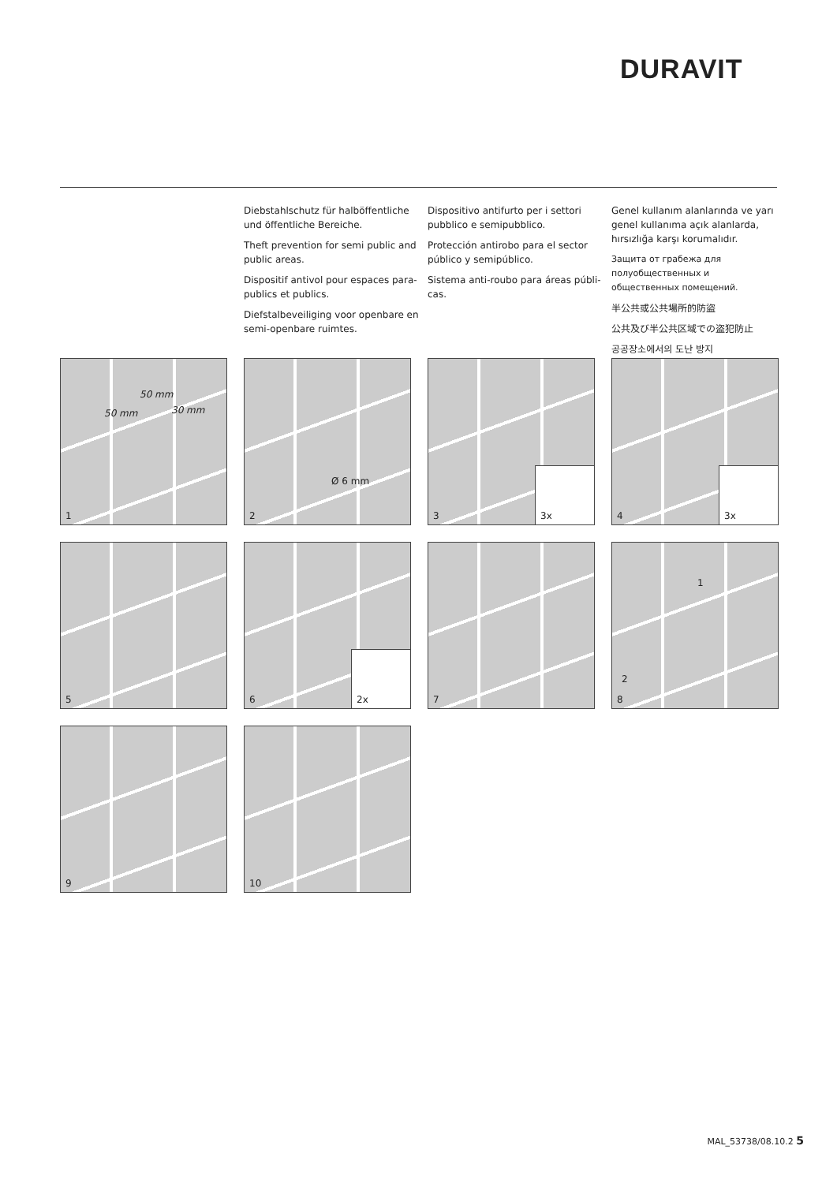DURAVIT
Diebstahlschutz für halböffentliche und öffentliche Bereiche.
Theft prevention for semi public and public areas.
Dispositif antivol pour espaces para-publics et publics.
Diefstalbeveiliging voor openbare en semi-openbare ruimtes.
Dispositivo antifurto per i settori pubblico e semipubblico.
Protección antirobo para el sector público y semipúblico.
Sistema anti-roubo para áreas públi-cas.
Genel kullanım alanlarında ve yarı genel kullanıma açık alanlarda, hırsızlığa karşı korumalıdır.
Защита от грабежа для полуобщественных и общественных помещений.
半公共或公共場所的防盜
公共及び半公共区域での盗犯防止
공공장소에서의 도난 방지
50 mm
50 mm
30 mm
1
Ø 6 mm
2
3x 3
3x 4
5
2x 6
7
1
2
8
9
10
MAL_53738/08.10.2 5